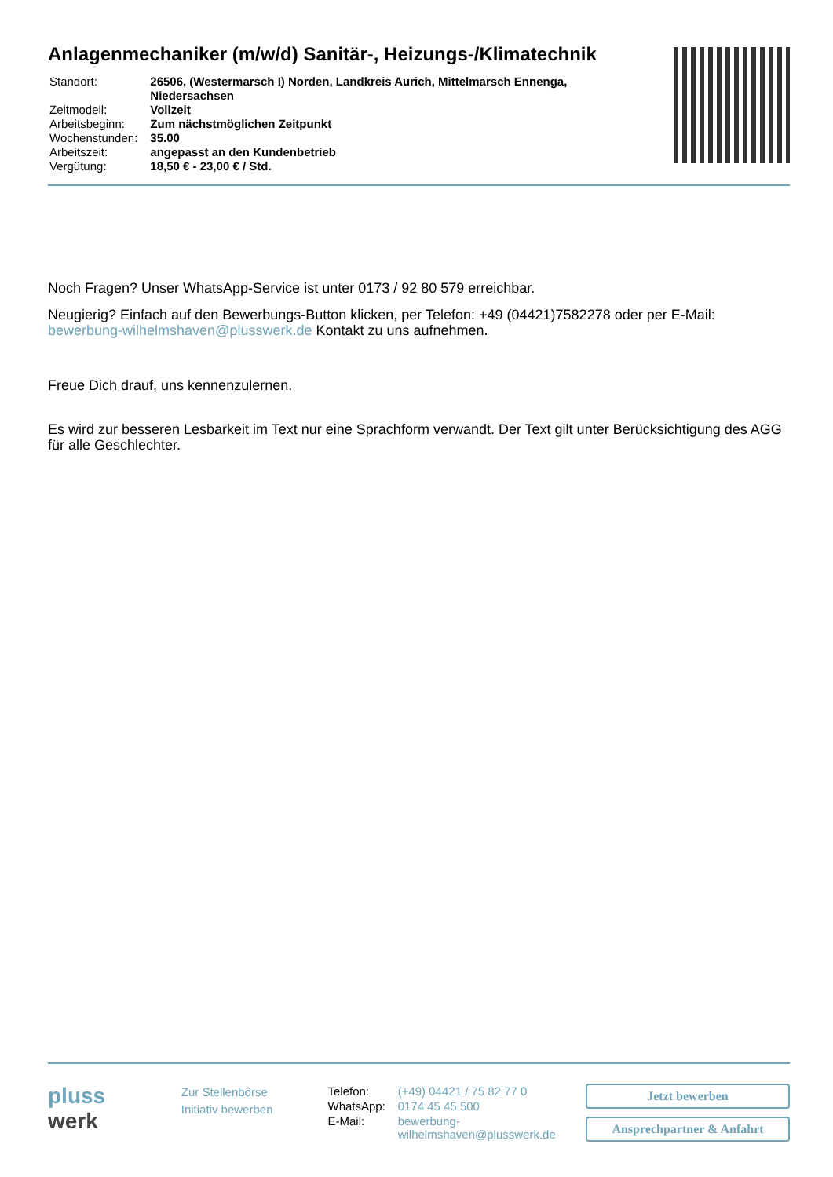Anlagenmechaniker (m/w/d) Sanitär-, Heizungs-/Klimatechnik
| Standort: | 26506, (Westermarsch I) Norden, Landkreis Aurich, Mittelmarsch Ennenga, Niedersachsen |
| Zeitmodell: | Vollzeit |
| Arbeitsbeginn: | Zum nächstmöglichen Zeitpunkt |
| Wochenstunden: | 35.00 |
| Arbeitszeit: | angepasst an den Kundenbetrieb |
| Vergütung: | 18,50 € - 23,00 € / Std. |
Noch Fragen? Unser WhatsApp-Service ist unter 0173 / 92 80 579 erreichbar.
Neugierig? Einfach auf den Bewerbungs-Button klicken, per Telefon: +49 (04421)7582278 oder per E-Mail: bewerbung-wilhelmshaven@plusswerk.de Kontakt zu uns aufnehmen.
Freue Dich drauf, uns kennenzulernen.
Es wird zur besseren Lesbarkeit im Text nur eine Sprachform verwandt. Der Text gilt unter Berücksichtigung des AGG für alle Geschlechter.
pluss
werk
Zur Stellenbörse
Initiativ bewerben
| Telefon: | (+49) 04421 / 75 82 77 0 |
| WhatsApp: | 0174 45 45 500 |
| E-Mail: | bewerbung- wilhelmshaven@plusswerk.de |
Jetzt bewerben
Ansprechpartner & Anfahrt